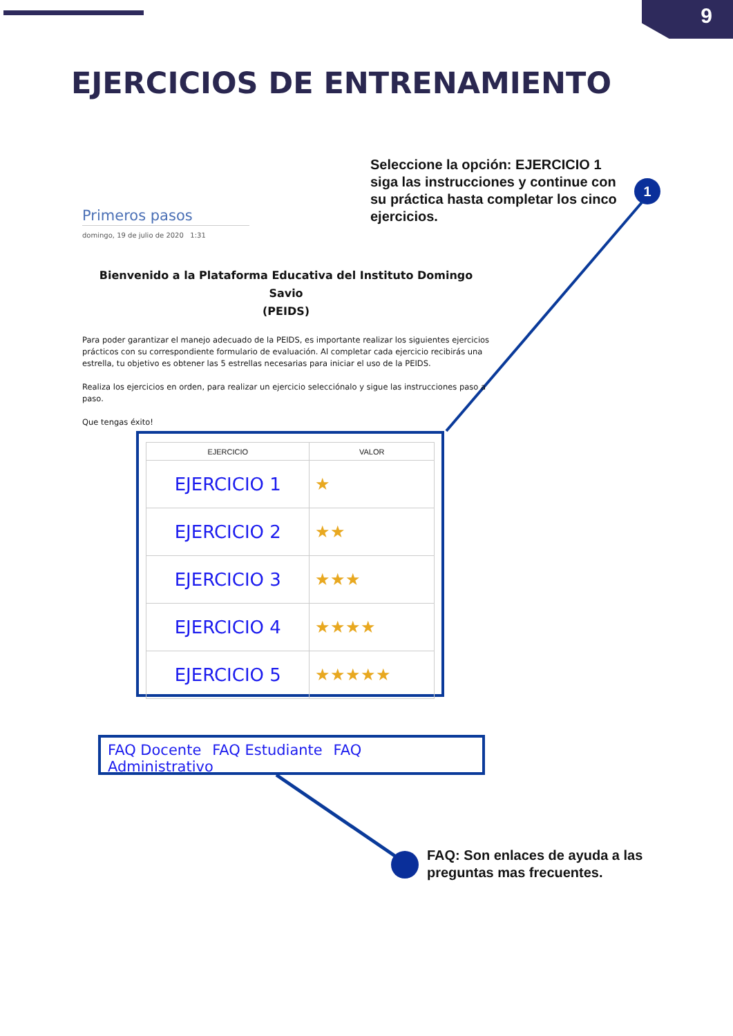9
EJERCICIOS DE ENTRENAMIENTO
Seleccione la opción: EJERCICIO 1 siga las instrucciones y continue con su práctica hasta completar los cinco ejercicios.
1
Primeros pasos
domingo, 19 de julio de 2020 1:31
Bienvenido a la Plataforma Educativa del Instituto Domingo Savio
(PEIDS)
Para poder garantizar el manejo adecuado de la PEIDS, es importante realizar los siguientes ejercicios prácticos con su correspondiente formulario de evaluación. Al completar cada ejercicio recibirás una estrella, tu objetivo es obtener las 5 estrellas necesarias para iniciar el uso de la PEIDS.
Realiza los ejercicios en orden, para realizar un ejercicio selecciónalo y sigue las instrucciones paso a paso.
Que tengas éxito!
| EJERCICIO | VALOR |
| --- | --- |
| EJERCICIO 1 | ★ |
| EJERCICIO 2 | ★★ |
| EJERCICIO 3 | ★★★ |
| EJERCICIO 4 | ★★★★ |
| EJERCICIO 5 | ★★★★★ |
FAQ Docente FAQ Estudiante FAQ Administrativo
FAQ: Son enlaces de ayuda a las preguntas mas frecuentes.